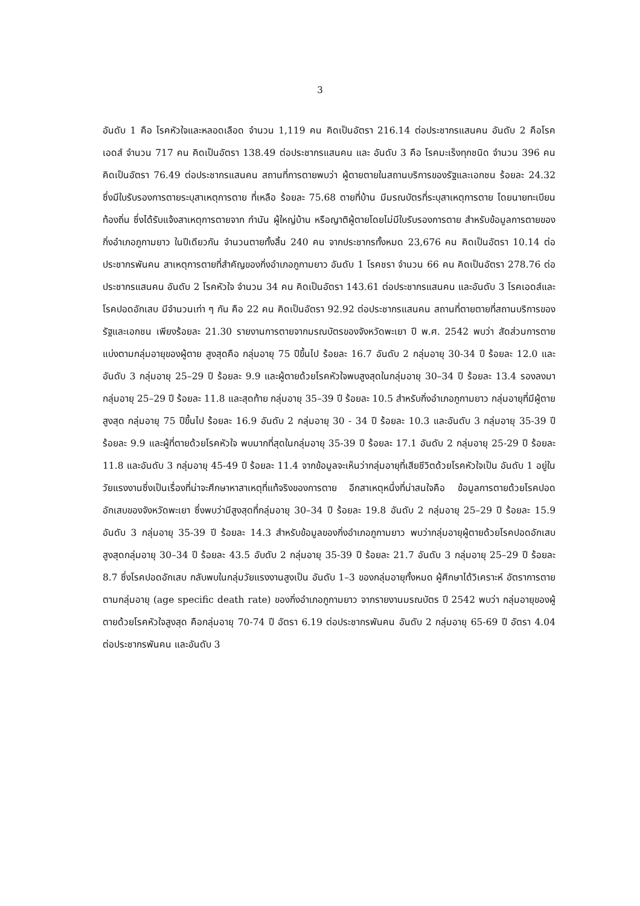3
อันดับ 1 คือ โรคหัวใจและหลอดเลือด จำนวน 1,119 คน คิดเป็นอัตรา 216.14 ต่อประชากรแสนคน อันดับ 2 คือโรคเอดส์ จำนวน 717 คน คิดเป็นอัตรา 138.49 ต่อประชากรแสนคน และ อันดับ 3 คือ โรคมะเร็งทุกชนิด จำนวน 396 คน คิดเป็นอัตรา 76.49 ต่อประชากรแสนคน สถานที่การตายพบว่า ผู้ตายตายในสถานบริการของรัฐและเอกชน ร้อยละ 24.32 ซึ่งมีใบรับรองการตายระบุสาเหตุการตาย ที่เหลือ ร้อยละ 75.68 ตายที่บ้าน มีมรณบัตรที่ระบุสาเหตุการตาย โดยนายทะเบียนท้องถิ่น ซึ่งได้รับแจ้งสาเหตุการตายจาก กำนัน ผู้ใหญ่บ้าน หรือญาติผู้ตายโดยไม่มีใบรับรองการตาย สำหรับข้อมูลการตายของกิ่งอำเภอภูกามยาว ในปีเดียวกัน จำนวนตายทั้งสิ้น 240 คน จากประชากรทั้งหมด 23,676 คน คิดเป็นอัตรา 10.14 ต่อประชากรพันคน สาเหตุการตายที่สำคัญของกิ่งอำเภอภูกามยาว อันดับ 1 โรคชรา จำนวน 66 คน คิดเป็นอัตรา 278.76 ต่อประชากรแสนคน อันดับ 2 โรคหัวใจ จำนวน 34 คน คิดเป็นอัตรา 143.61 ต่อประชากรแสนคน และอันดับ 3 โรคเอดส์และโรคปอดอักเสบ มีจำนวนเท่า ๆ กัน คือ 22 คน คิดเป็นอัตรา 92.92 ต่อประชากรแสนคน สถานที่ตายตายที่สถานบริการของรัฐและเอกชน เพียงร้อยละ 21.30 รายงานการตายจากมรณบัตรของจังหวัดพะเยา ปี พ.ศ. 2542 พบว่า สัดส่วนการตายแบ่งตามกลุ่มอายุของผู้ตาย สูงสุดคือ กลุ่มอายุ 75 ปีขึ้นไป ร้อยละ 16.7 อันดับ 2 กลุ่มอายุ 30-34 ปี ร้อยละ 12.0 และอันดับ 3 กลุ่มอายุ 25–29 ปี ร้อยละ 9.9 และผู้ตายด้วยโรคหัวใจพบสูงสุดในกลุ่มอายุ 30–34 ปี ร้อยละ 13.4 รองลงมา กลุ่มอายุ 25–29 ปี ร้อยละ 11.8 และสุดท้าย กลุ่มอายุ 35–39 ปี ร้อยละ 10.5 สำหรับกิ่งอำเภอภูกามยาว กลุ่มอายุที่มีผู้ตายสูงสุด กลุ่มอายุ 75 ปีขึ้นไป ร้อยละ 16.9 อันดับ 2 กลุ่มอายุ 30 - 34 ปี ร้อยละ 10.3 และอันดับ 3 กลุ่มอายุ 35-39 ปี ร้อยละ 9.9 และผู้ที่ตายด้วยโรคหัวใจ พบมากที่สุดในกลุ่มอายุ 35-39 ปี ร้อยละ 17.1 อันดับ 2 กลุ่มอายุ 25-29 ปี ร้อยละ 11.8 และอันดับ 3 กลุ่มอายุ 45-49 ปี ร้อยละ 11.4 จากข้อมูลจะเห็นว่ากลุ่มอายุที่เสียชีวิตด้วยโรคหัวใจเป็น อันดับ 1 อยู่ในวัยแรงงานซึ่งเป็นเรื่องที่น่าจะศึกษาหาสาเหตุที่แท้จริงของการตาย อีกสาเหตุหนึ่งที่น่าสนใจคือ ข้อมูลการตายด้วยโรคปอดอักเสบของจังหวัดพะเยา ซึ่งพบว่ามีสูงสุดที่กลุ่มอายุ 30–34 ปี ร้อยละ 19.8 อันดับ 2 กลุ่มอายุ 25–29 ปี ร้อยละ 15.9 อันดับ 3 กลุ่มอายุ 35-39 ปี ร้อยละ 14.3 สำหรับข้อมูลของกิ่งอำเภอภูกามยาว พบว่ากลุ่มอายุผู้ตายด้วยโรคปอดอักเสบ สูงสุดกลุ่มอายุ 30–34 ปี ร้อยละ 43.5 อับดับ 2 กลุ่มอายุ 35-39 ปี ร้อยละ 21.7 อันดับ 3 กลุ่มอายุ 25–29 ปี ร้อยละ 8.7 ซึ่งโรคปอดอักเสบ กลับพบในกลุ่มวัยแรงงานสูงเป็น อันดับ 1–3 ของกลุ่มอายุทั้งหมด ผู้ศึกษาได้วิเคราะห์ อัตราการตายตามกลุ่มอายุ (age specific death rate) ของกิ่งอำเภอภูกามยาว จากรายงานมรณบัตร ปี 2542 พบว่า กลุ่มอายุของผู้ตายด้วยโรคหัวใจสูงสุด คือกลุ่มอายุ 70-74 ปี อัตรา 6.19 ต่อประชากรพันคน อันดับ 2 กลุ่มอายุ 65-69 ปี อัตรา 4.04 ต่อประชากรพันคน และอันดับ 3